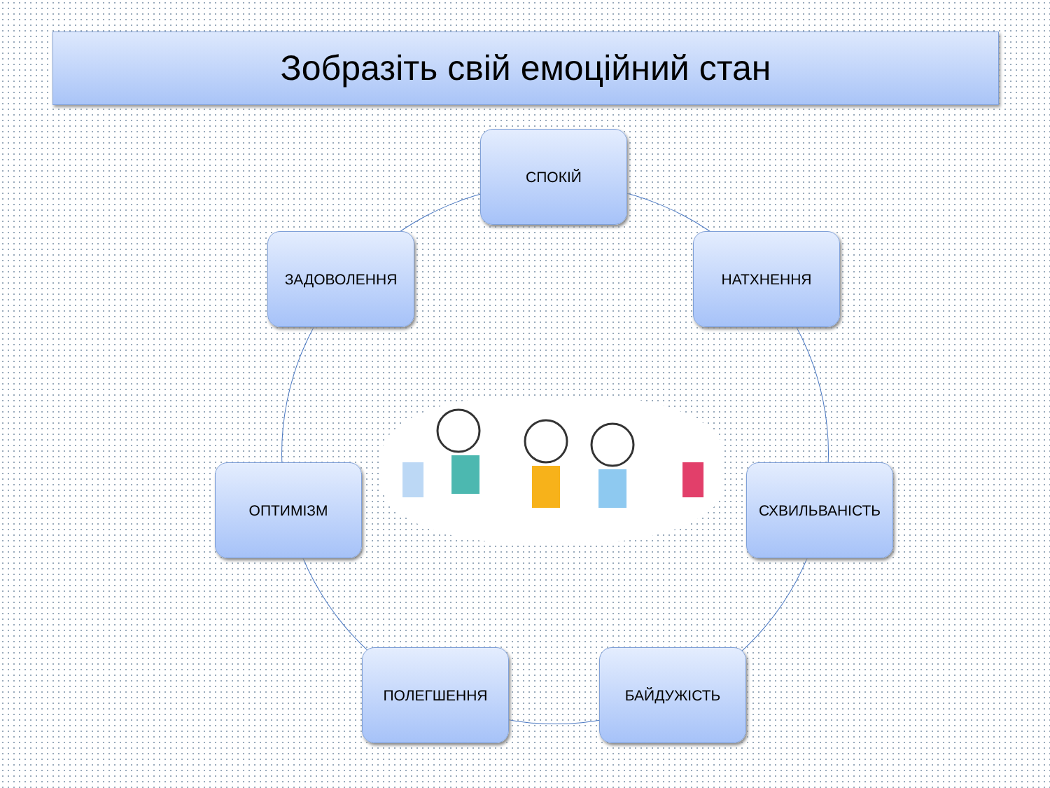Зобразіть свій емоційний стан
СПОКІЙ
ЗАДОВОЛЕННЯ НАТХНЕННЯ
ОПТИМІЗМ СХВИЛЬВАНІСТЬ
ПОЛЕГШЕННЯ БАЙДУЖІСТЬ